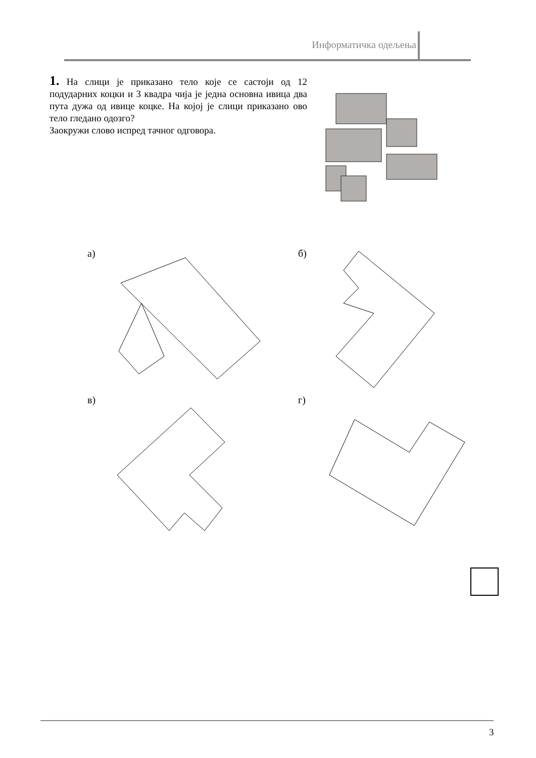Информатичка одељења
1. На слици је приказано тело које се састоји од 12 подударних коцки и 3 квадра чија је једна основна ивица два пута дужа од ивице коцке. На којој је слици приказано ово тело гледано одозго?
Заокружи слово испред тачног одговора.
а) б)
в) г)
3